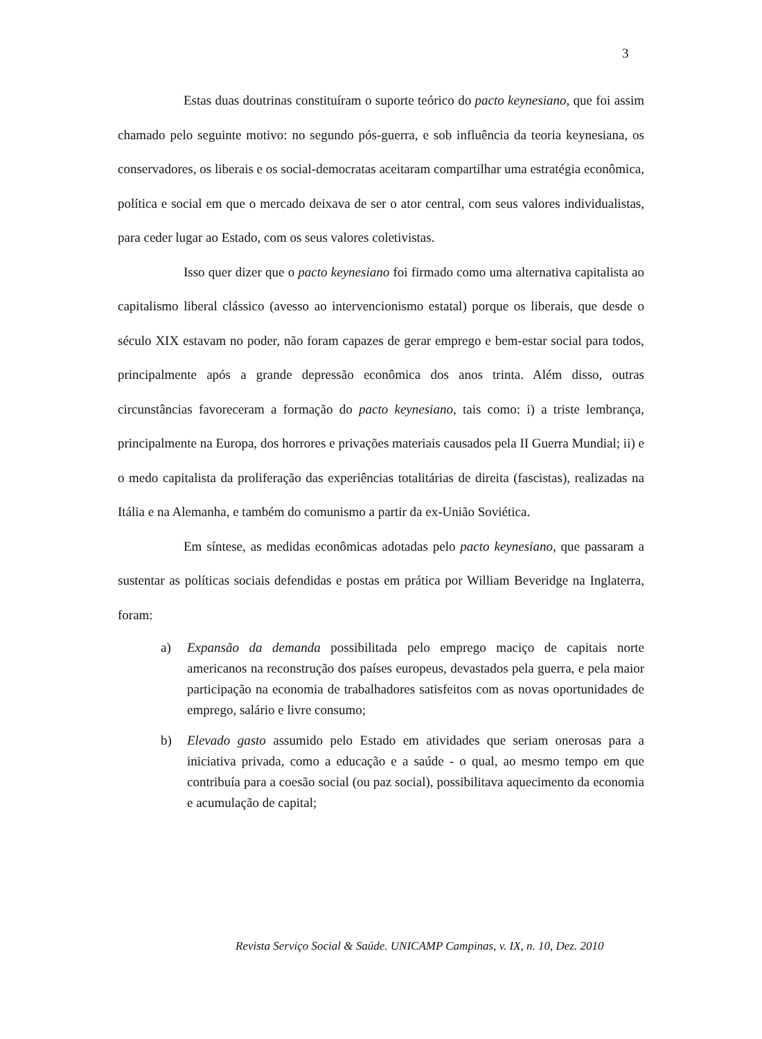3
Estas duas doutrinas constituíram o suporte teórico do pacto keynesiano, que foi assim chamado pelo seguinte motivo: no segundo pós-guerra, e sob influência da teoria keynesiana, os conservadores, os liberais e os social-democratas aceitaram compartilhar uma estratégia econômica, política e social em que o mercado deixava de ser o ator central, com seus valores individualistas, para ceder lugar ao Estado, com os seus valores coletivistas.
Isso quer dizer que o pacto keynesiano foi firmado como uma alternativa capitalista ao capitalismo liberal clássico (avesso ao intervencionismo estatal) porque os liberais, que desde o século XIX estavam no poder, não foram capazes de gerar emprego e bem-estar social para todos, principalmente após a grande depressão econômica dos anos trinta. Além disso, outras circunstâncias favoreceram a formação do pacto keynesiano, tais como: i) a triste lembrança, principalmente na Europa, dos horrores e privações materiais causados pela II Guerra Mundial; ii) e o medo capitalista da proliferação das experiências totalitárias de direita (fascistas), realizadas na Itália e na Alemanha, e também do comunismo a partir da ex-União Soviética.
Em síntese, as medidas econômicas adotadas pelo pacto keynesiano, que passaram a sustentar as políticas sociais defendidas e postas em prática por William Beveridge na Inglaterra, foram:
a) Expansão da demanda possibilitada pelo emprego maciço de capitais norte americanos na reconstrução dos países europeus, devastados pela guerra, e pela maior participação na economia de trabalhadores satisfeitos com as novas oportunidades de emprego, salário e livre consumo;
b) Elevado gasto assumido pelo Estado em atividades que seriam onerosas para a iniciativa privada, como a educação e a saúde - o qual, ao mesmo tempo em que contribuía para a coesão social (ou paz social), possibilitava aquecimento da economia e acumulação de capital;
Revista Serviço Social & Saúde. UNICAMP Campinas, v. IX, n. 10, Dez. 2010